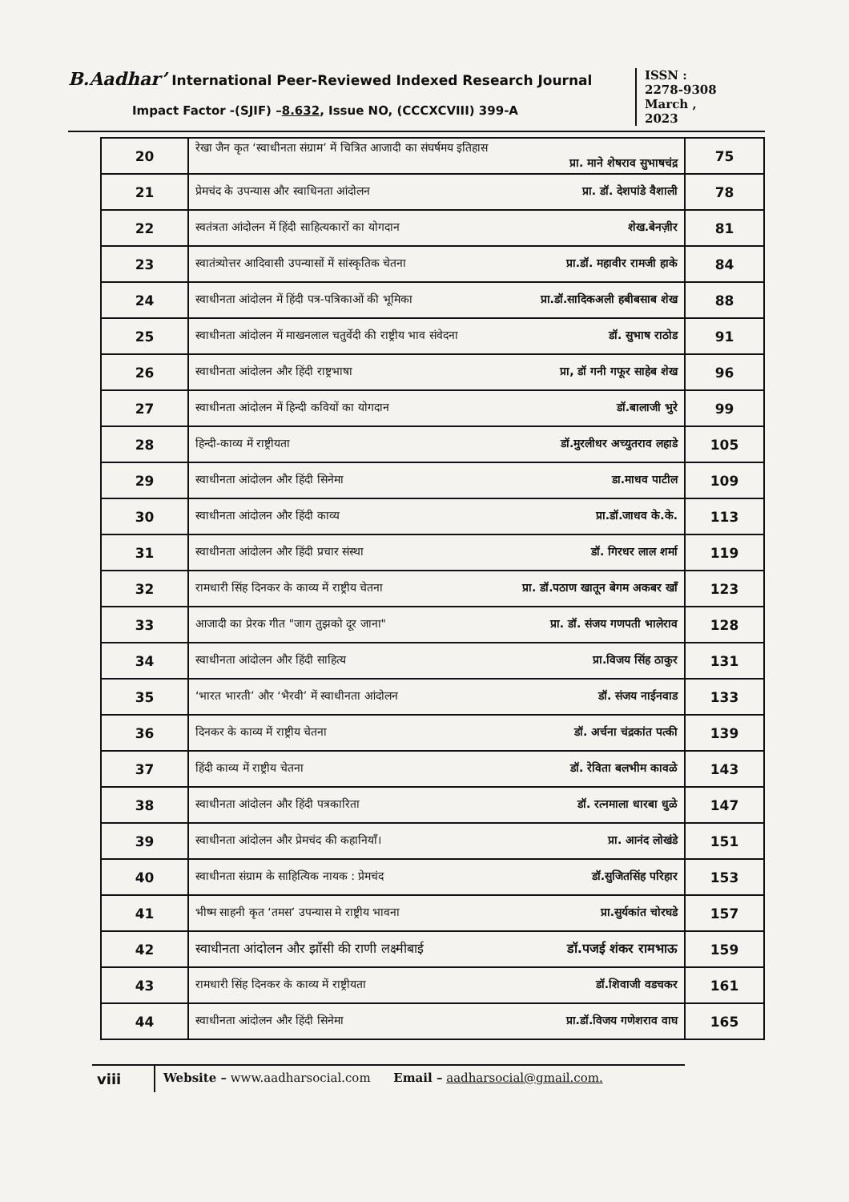B.Aadhar’ International Peer-Reviewed Indexed Research Journal
Impact Factor -(SJIF) –8.632, Issue NO, (CCCXCVIII) 399-A
ISSN :
2278-9308
March ,
2023
| 20 | रेखा जैन कृत ‘स्वाधीनता संग्राम’ में चित्रित आजादी का संघर्षमय इतिहास प्रा. माने शेषराव सुभाषचंद्र | 75 |
| 21 | प्रेमचंद के उपन्यास और स्वाधिनता आंदोलन प्रा. डॉ. देशपांडे वैशाली | 78 |
| 22 | स्वतंत्रता आंदोलन में हिंदी साहित्यकारों का योगदान शेख.बेनज़ीर | 81 |
| 23 | स्वातंत्र्योत्तर आदिवासी उपन्यासों में सांस्कृतिक चेतना प्रा.डॉ. महावीर रामजी हाके | 84 |
| 24 | स्वाधीनता आंदोलन में हिंदी पत्र-पत्रिकाओं की भूमिका प्रा.डॉ.सादिकअली हबीबसाब शेख | 88 |
| 25 | स्वाधीनता आंदोलन में माखनलाल चतुर्वेदी की राष्ट्रीय भाव संवेदना डॉ. सुभाष राठोड | 91 |
| 26 | स्वाधीनता आंदोलन और हिंदी राष्ट्रभाषा प्रा, डॉ गनी गफूर साहेब शेख | 96 |
| 27 | स्वाधीनता आंदोलन में हिन्दी कवियों का योगदान डॉ.बालाजी भुरे | 99 |
| 28 | हिन्दी-काव्य में राष्ट्रीयता डॉ.मुरलीधर अच्युतराव लहाडे | 105 |
| 29 | स्वाधीनता आंदोलन और हिंदी सिनेमा डा.माधव पाटील | 109 |
| 30 | स्वाधीनता आंदोलन और हिंदी काव्य प्रा.डॉ.जाधव के.के. | 113 |
| 31 | स्वाधीनता आंदोलन और हिंदी प्रचार संस्था डॉ. गिरधर लाल शर्मा | 119 |
| 32 | रामधारी सिंह दिनकर के काव्य में राष्ट्रीय चेतना प्रा. डॉ.पठाण खातून बेगम अकबर खाँ | 123 |
| 33 | आजादी का प्रेरक गीत "जाग तुझको दूर जाना" प्रा. डॉ. संजय गणपती भालेराव | 128 |
| 34 | स्वाधीनता आंदोलन और हिंदी साहित्य प्रा.विजय सिंह ठाकुर | 131 |
| 35 | ‘भारत भारती’ और ‘भैरवी’ में स्वाधीनता आंदोलन डॉ. संजय नाईनवाड | 133 |
| 36 | दिनकर के काव्य में राष्ट्रीय चेतना डॉ. अर्चना चंद्रकांत पत्की | 139 |
| 37 | हिंदी काव्य में राष्ट्रीय चेतना डॉ. रेविता बलभीम कावळे | 143 |
| 38 | स्वाधीनता आंदोलन और हिंदी पत्रकारिता डॉ. रत्नमाला धारबा धुळे | 147 |
| 39 | स्वाधीनता आंदोलन और प्रेमचंद की कहानियाँ। प्रा. आनंद लोखंडे | 151 |
| 40 | स्वाधीनता संग्राम के साहित्यिक नायक : प्रेमचंद डॉ.सुजितसिंह परिहार | 153 |
| 41 | भीष्म साहनी कृत ‘तमस’ उपन्यास मे राष्ट्रीय भावना प्रा.सुर्यकांत चोरघडे | 157 |
| 42 | स्वाधीनता आंदोलन और झाँसी की राणी लक्ष्मीबाई डॉ.पजई शंकर रामभाऊ | 159 |
| 43 | रामधारी सिंह दिनकर के काव्य में राष्ट्रीयता डॉ.शिवाजी वडचकर | 161 |
| 44 | स्वाधीनता आंदोलन और हिंदी सिनेमा प्रा.डॉ.विजय गणेशराव वाघ | 165 |
viii
Website – www.aadharsocial.com Email – aadharsocial@gmail.com.